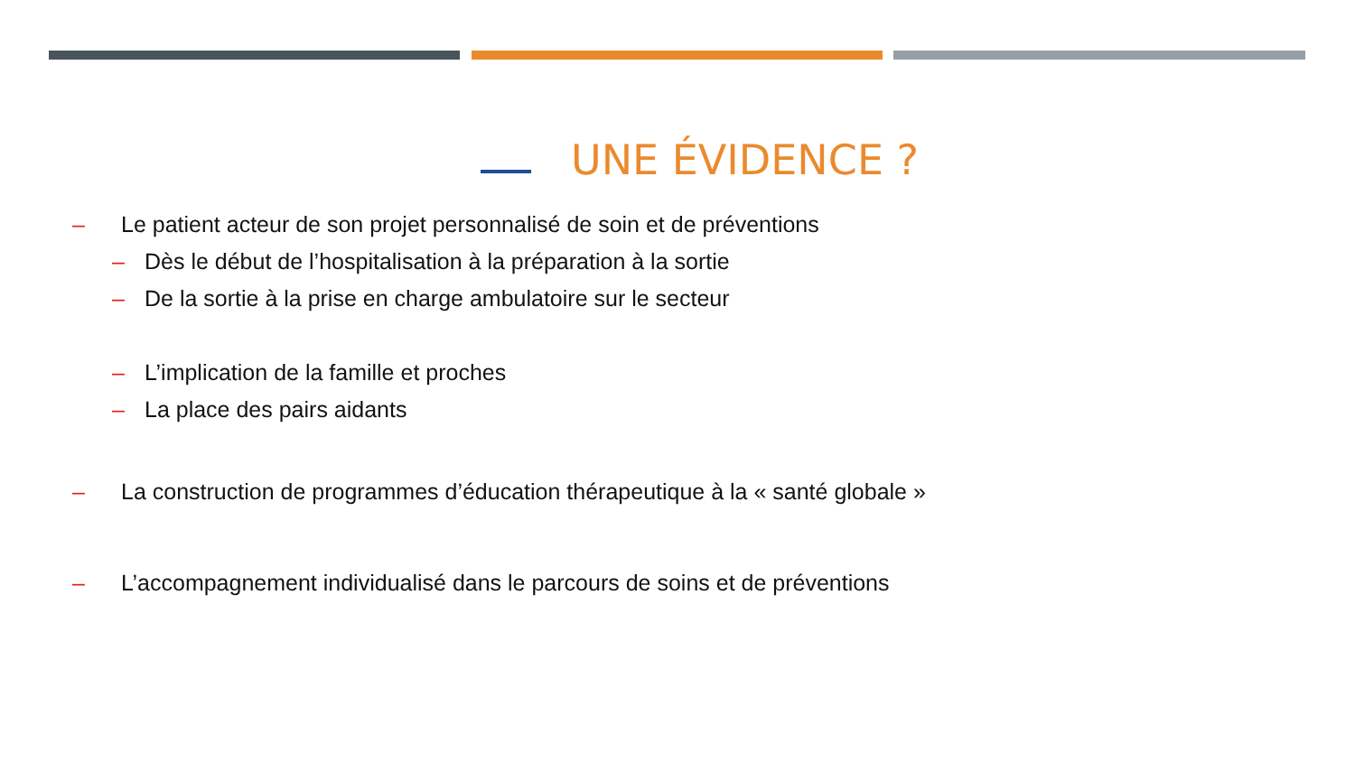UNE ÉVIDENCE ?
– Le patient acteur de son projet personnalisé de soin et de préventions
– Dès le début de l’hospitalisation à la préparation à la sortie
– De la sortie à la prise en charge ambulatoire sur le secteur
– L’implication de la famille et proches
– La place des pairs aidants
– La construction de programmes d’éducation thérapeutique à la « santé globale »
– L’accompagnement individualisé dans le parcours de soins et de préventions